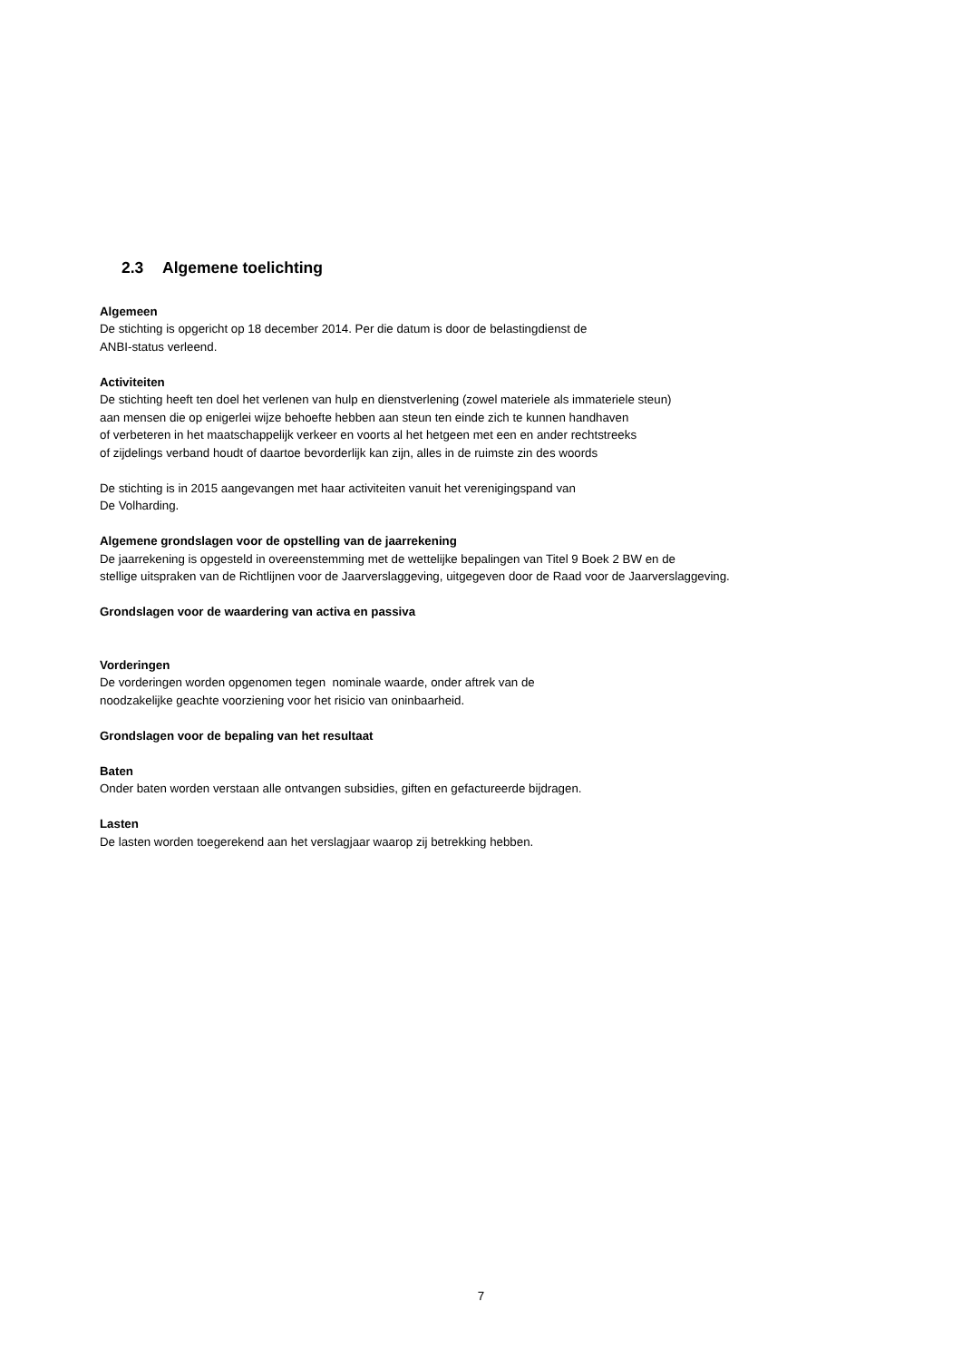2.3 Algemene toelichting
Algemeen
De stichting is opgericht op 18 december 2014. Per die datum is door de belastingdienst de
ANBI-status verleend.
Activiteiten
De stichting heeft ten doel het verlenen van hulp en dienstverlening (zowel materiele als immateriele steun)
aan mensen die op enigerlei wijze behoefte hebben aan steun ten einde zich te kunnen handhaven
of verbeteren in het maatschappelijk verkeer en voorts al het hetgeen met een en ander rechtstreeks
of zijdelings verband houdt of daartoe bevorderlijk kan zijn, alles in de ruimste zin des woords
De stichting is in 2015 aangevangen met haar activiteiten vanuit het verenigingspand van
De Volharding.
Algemene grondslagen voor de opstelling van de jaarrekening
De jaarrekening is opgesteld in overeenstemming met de wettelijke bepalingen van Titel 9 Boek 2 BW en de
stellige uitspraken van de Richtlijnen voor de Jaarverslaggeving, uitgegeven door de Raad voor de Jaarverslaggeving.
Grondslagen voor de waardering van activa en passiva
Vorderingen
De vorderingen worden opgenomen tegen nominale waarde, onder aftrek van de
noodzakelijke geachte voorziening voor het risicio van oninbaarheid.
Grondslagen voor de bepaling van het resultaat
Baten
Onder baten worden verstaan alle ontvangen subsidies, giften en gefactureerde bijdragen.
Lasten
De lasten worden toegerekend aan het verslagjaar waarop zij betrekking hebben.
7